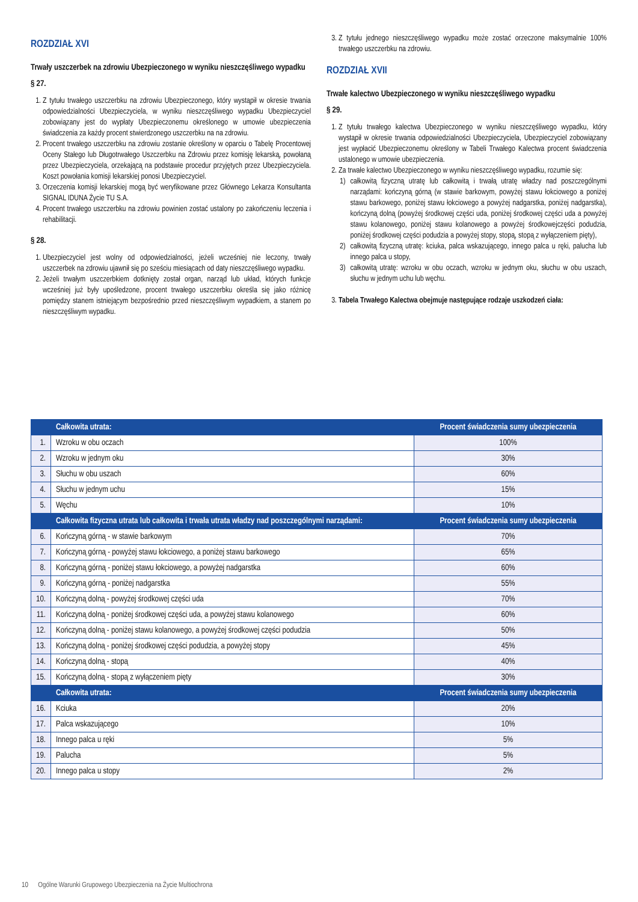ROZDZIAŁ XVI
Trwały uszczerbek na zdrowiu Ubezpieczonego w wyniku nieszczęśliwego wypadku
§ 27.
1. Z tytułu trwałego uszczerbku na zdrowiu Ubezpieczonego, który wystąpił w okresie trwania odpowiedzialności Ubezpieczyciela, w wyniku nieszczęśliwego wypadku Ubezpieczyciel zobowiązany jest do wypłaty Ubezpieczonemu określonego w umowie ubezpieczenia świadczenia za każdy procent stwierdzonego uszczerbku na na zdrowiu.
2. Procent trwałego uszczerbku na zdrowiu zostanie określony w oparciu o Tabelę Procentowej Oceny Stałego lub Długotrwałego Uszczerbku na Zdrowiu przez komisję lekarską, powołaną przez Ubezpieczyciela, orzekającą na podstawie procedur przyjętych przez Ubezpieczyciela. Koszt powołania komisji lekarskiej ponosi Ubezpieczyciel.
3. Orzeczenia komisji lekarskiej mogą być weryfikowane przez Głównego Lekarza Konsultanta SIGNAL IDUNA Życie TU S.A.
4. Procent trwałego uszczerbku na zdrowiu powinien zostać ustalony po zakończeniu leczenia i rehabilitacji.
§ 28.
1. Ubezpieczyciel jest wolny od odpowiedzialności, jeżeli wcześniej nie leczony, trwały uszczerbek na zdrowiu ujawnił się po sześciu miesiącach od daty nieszczęśliwego wypadku.
2. Jeżeli trwałym uszczerbkiem dotknięty został organ, narząd lub układ, których funkcje wcześniej już były upośledzone, procent trwałego uszczerbku określa się jako różnicę pomiędzy stanem istniejącym bezpośrednio przed nieszczęśliwym wypadkiem, a stanem po nieszczęśliwym wypadku.
3. Z tytułu jednego nieszczęśliwego wypadku może zostać orzeczone maksymalnie 100% trwałego uszczerbku na zdrowiu.
ROZDZIAŁ XVII
Trwałe kalectwo Ubezpieczonego w wyniku nieszczęśliwego wypadku
§ 29.
1. Z tytułu trwałego kalectwa Ubezpieczonego w wyniku nieszczęśliwego wypadku, który wystąpił w okresie trwania odpowiedzialności Ubezpieczyciela, Ubezpieczyciel zobowiązany jest wypłacić Ubezpieczonemu określony w Tabeli Trwałego Kalectwa procent świadczenia ustalonego w umowie ubezpieczenia.
2. Za trwałe kalectwo Ubezpieczonego w wyniku nieszczęśliwego wypadku, rozumie się:
1) całkowitą fizyczną utratę lub całkowitą i trwałą utratę władzy nad poszczególnymi narządami: kończyną górną (w stawie barkowym, powyżej stawu łokciowego a poniżej stawu barkowego, poniżej stawu łokciowego a powyżej nadgarstka, poniżej nadgarstka), kończyną dolną (powyżej środkowej części uda, poniżej środkowej części uda a powyżej stawu kolanowego, poniżej stawu kolanowego a powyżej środkowejczęści podudzia, poniżej środkowej części podudzia a powyżej stopy, stopą, stopą z wyłączeniem pięty),
2) całkowitą fizyczną utratę: kciuka, palca wskazującego, innego palca u ręki, palucha lub innego palca u stopy,
3) całkowitą utratę: wzroku w obu oczach, wzroku w jednym oku, słuchu w obu uszach, słuchu w jednym uchu lub węchu.
3. Tabela Trwałego Kalectwa obejmuje następujące rodzaje uszkodzeń ciała:
| | Całkowita utrata: | Procent świadczenia sumy ubezpieczenia |
| --- | --- | --- |
| 1. | Wzroku w obu oczach | 100% |
| 2. | Wzroku w jednym oku | 30% |
| 3. | Słuchu w obu uszach | 60% |
| 4. | Słuchu w jednym uchu | 15% |
| 5. | Węchu | 10% |
| | Całkowita fizyczna utrata lub całkowita i trwała utrata władzy nad poszczególnymi narządami: | Procent świadczenia sumy ubezpieczenia |
| 6. | Kończyną górną - w stawie barkowym | 70% |
| 7. | Kończyną górną - powyżej stawu łokciowego, a poniżej stawu barkowego | 65% |
| 8. | Kończyną górną - poniżej stawu łokciowego, a powyżej nadgarstka | 60% |
| 9. | Kończyną górną - poniżej nadgarstka | 55% |
| 10. | Kończyną dolną - powyżej środkowej części uda | 70% |
| 11. | Kończyną dolną - poniżej środkowej części uda, a powyżej stawu kolanowego | 60% |
| 12. | Kończyną dolną - poniżej stawu kolanowego, a powyżej środkowej części podudzia | 50% |
| 13. | Kończyną dolną - poniżej środkowej części podudzia, a powyżej stopy | 45% |
| 14. | Kończyną dolną - stopą | 40% |
| 15. | Kończyną dolną - stopą z wyłączeniem pięty | 30% |
| | Całkowita utrata: | Procent świadczenia sumy ubezpieczenia |
| 16. | Kciuka | 20% |
| 17. | Palca wskazującego | 10% |
| 18. | Innego palca u ręki | 5% |
| 19. | Palucha | 5% |
| 20. | Innego palca u stopy | 2% |
10 Ogólne Warunki Grupowego Ubezpieczenia na Życie Multiochrona